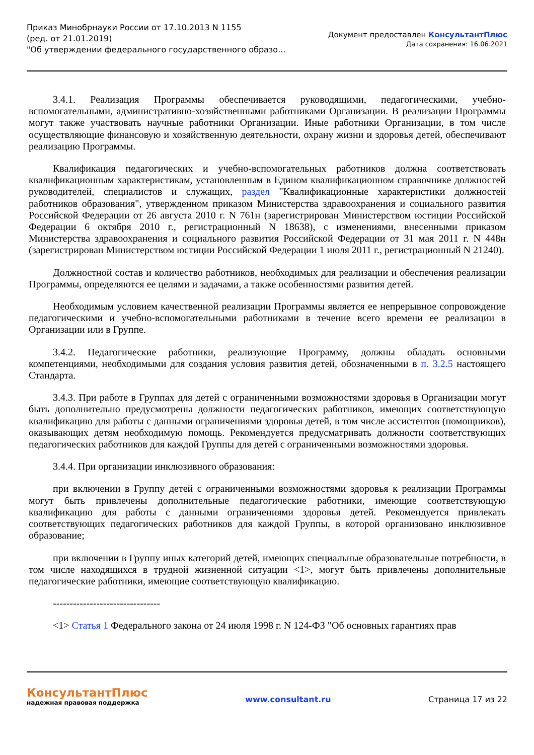Приказ Минобрнауки России от 17.10.2013 N 1155
(ред. от 21.01.2019)
"Об утверждении федерального государственного образо...
Документ предоставлен КонсультантПлюс
Дата сохранения: 16.06.2021
3.4.1. Реализация Программы обеспечивается руководящими, педагогическими, учебно-вспомогательными, административно-хозяйственными работниками Организации. В реализации Программы могут также участвовать научные работники Организации. Иные работники Организации, в том числе осуществляющие финансовую и хозяйственную деятельности, охрану жизни и здоровья детей, обеспечивают реализацию Программы.
Квалификация педагогических и учебно-вспомогательных работников должна соответствовать квалификационным характеристикам, установленным в Едином квалификационном справочнике должностей руководителей, специалистов и служащих, раздел "Квалификационные характеристики должностей работников образования", утвержденном приказом Министерства здравоохранения и социального развития Российской Федерации от 26 августа 2010 г. N 761н (зарегистрирован Министерством юстиции Российской Федерации 6 октября 2010 г., регистрационный N 18638), с изменениями, внесенными приказом Министерства здравоохранения и социального развития Российской Федерации от 31 мая 2011 г. N 448н (зарегистрирован Министерством юстиции Российской Федерации 1 июля 2011 г., регистрационный N 21240).
Должностной состав и количество работников, необходимых для реализации и обеспечения реализации Программы, определяются ее целями и задачами, а также особенностями развития детей.
Необходимым условием качественной реализации Программы является ее непрерывное сопровождение педагогическими и учебно-вспомогательными работниками в течение всего времени ее реализации в Организации или в Группе.
3.4.2. Педагогические работники, реализующие Программу, должны обладать основными компетенциями, необходимыми для создания условия развития детей, обозначенными в п. 3.2.5 настоящего Стандарта.
3.4.3. При работе в Группах для детей с ограниченными возможностями здоровья в Организации могут быть дополнительно предусмотрены должности педагогических работников, имеющих соответствующую квалификацию для работы с данными ограничениями здоровья детей, в том числе ассистентов (помощников), оказывающих детям необходимую помощь. Рекомендуется предусматривать должности соответствующих педагогических работников для каждой Группы для детей с ограниченными возможностями здоровья.
3.4.4. При организации инклюзивного образования:
при включении в Группу детей с ограниченными возможностями здоровья к реализации Программы могут быть привлечены дополнительные педагогические работники, имеющие соответствующую квалификацию для работы с данными ограничениями здоровья детей. Рекомендуется привлекать соответствующих педагогических работников для каждой Группы, в которой организовано инклюзивное образование;
при включении в Группу иных категорий детей, имеющих специальные образовательные потребности, в том числе находящихся в трудной жизненной ситуации <1>, могут быть привлечены дополнительные педагогические работники, имеющие соответствующую квалификацию.
--------------------------------
<1> Статья 1 Федерального закона от 24 июля 1998 г. N 124-ФЗ "Об основных гарантиях прав
КонсультантПлюс
надежная правовая поддержка
www.consultant.ru Страница 17 из 22